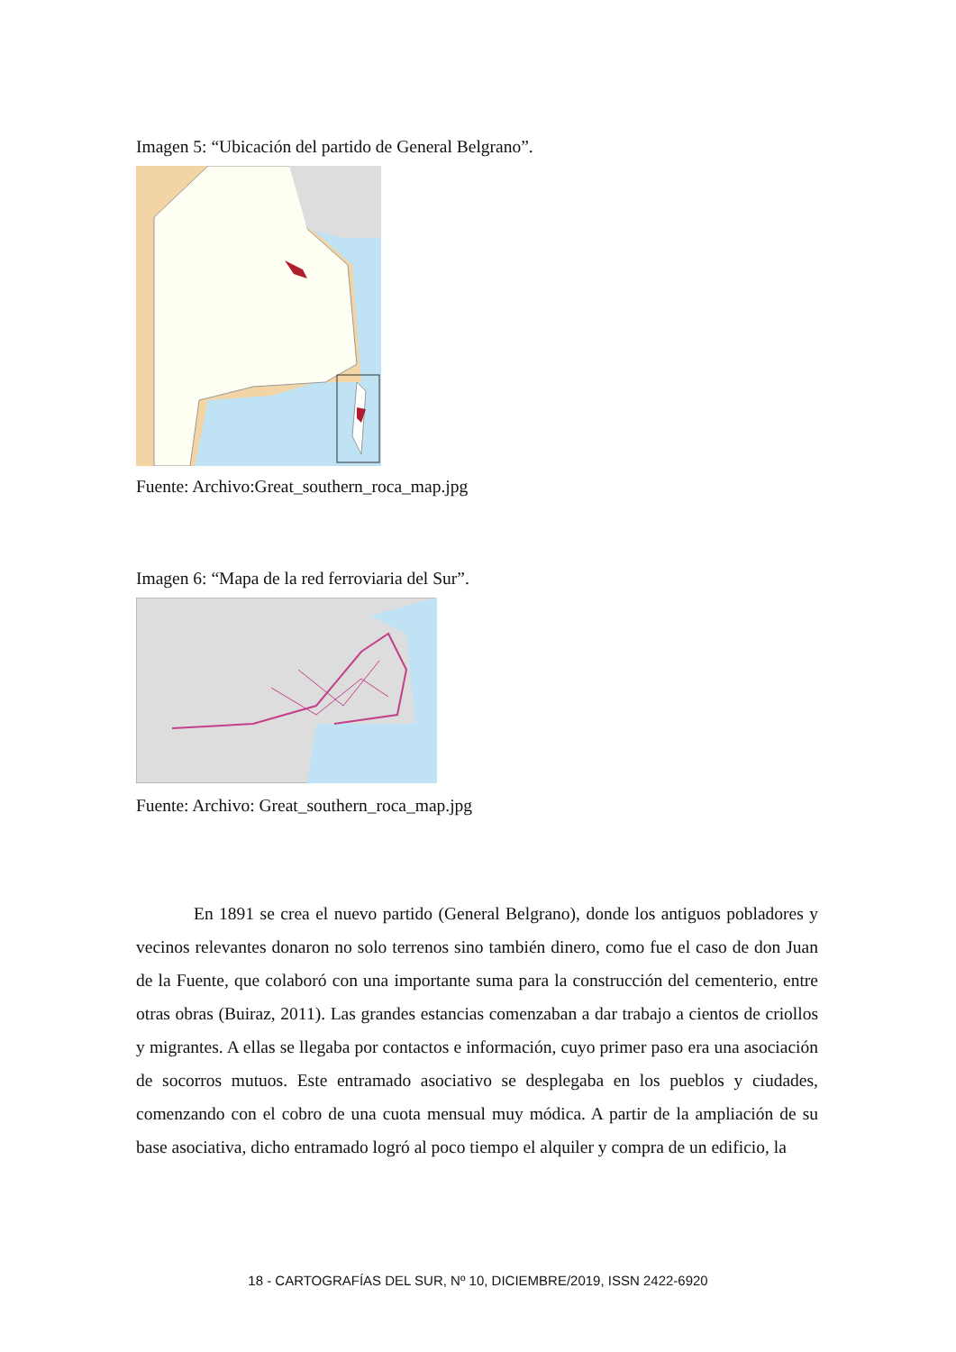Imagen 5: “Ubicación del partido de General Belgrano”.
Fuente: Archivo:Great_southern_roca_map.jpg
Imagen 6: “Mapa de la red ferroviaria del Sur”.
Fuente: Archivo: Great_southern_roca_map.jpg
En 1891 se crea el nuevo partido (General Belgrano), donde los antiguos pobladores y vecinos relevantes donaron no solo terrenos sino también dinero, como fue el caso de don Juan de la Fuente, que colaboró con una importante suma para la construcción del cementerio, entre otras obras (Buiraz, 2011). Las grandes estancias comenzaban a dar trabajo a cientos de criollos y migrantes. A ellas se llegaba por contactos e información, cuyo primer paso era una asociación de socorros mutuos. Este entramado asociativo se desplegaba en los pueblos y ciudades, comenzando con el cobro de una cuota mensual muy módica. A partir de la ampliación de su base asociativa, dicho entramado logró al poco tiempo el alquiler y compra de un edificio, la
18 - CARTOGRAFÍAS DEL SUR, Nº 10, DICIEMBRE/2019, ISSN 2422-6920